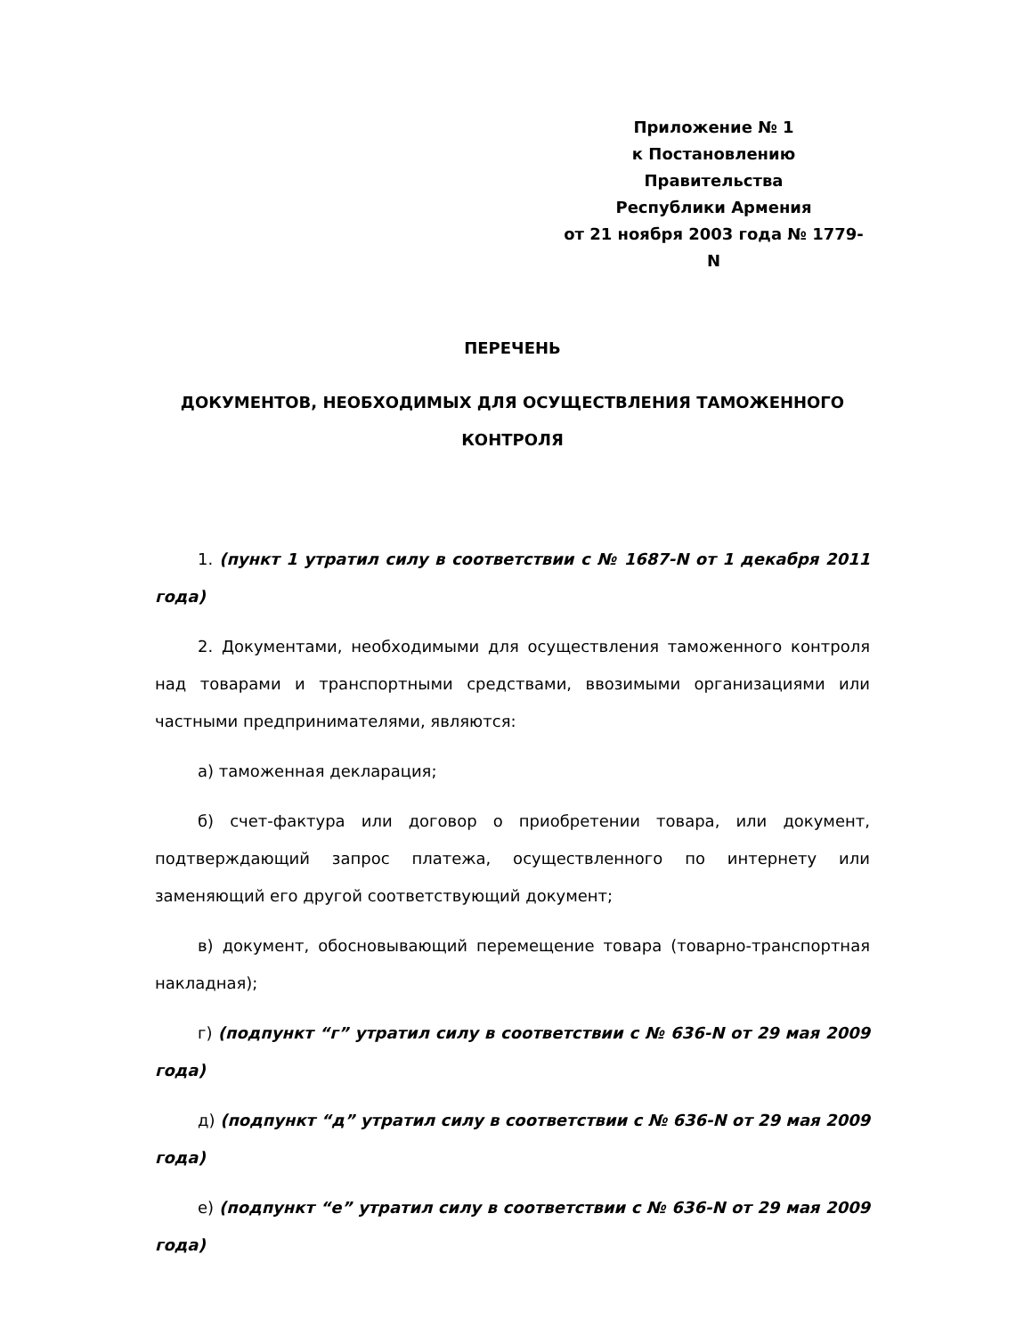Приложение № 1
к Постановлению Правительства
Республики Армения
от 21 ноября 2003 года № 1779-N
ПЕРЕЧЕНЬ
ДОКУМЕНТОВ, НЕОБХОДИМЫХ ДЛЯ ОСУЩЕСТВЛЕНИЯ ТАМОЖЕННОГО
КОНТРОЛЯ
1. (пункт 1 утратил силу в соответствии с № 1687-N от 1 декабря 2011 года)
2. Документами, необходимыми для осуществления таможенного контроля над товарами и транспортными средствами, ввозимыми организациями или частными предпринимателями, являются:
а) таможенная декларация;
б) счет-фактура или договор о приобретении товара, или документ, подтверждающий запрос платежа, осуществленного по интернету или заменяющий его другой соответствующий документ;
в) документ, обосновывающий перемещение товара (товарно-транспортная накладная);
г) (подпункт “г” утратил силу в соответствии с № 636-N от 29 мая 2009 года)
д) (подпункт “д” утратил силу в соответствии с № 636-N от 29 мая 2009 года)
е) (подпункт “е” утратил силу в соответствии с № 636-N от 29 мая 2009 года)